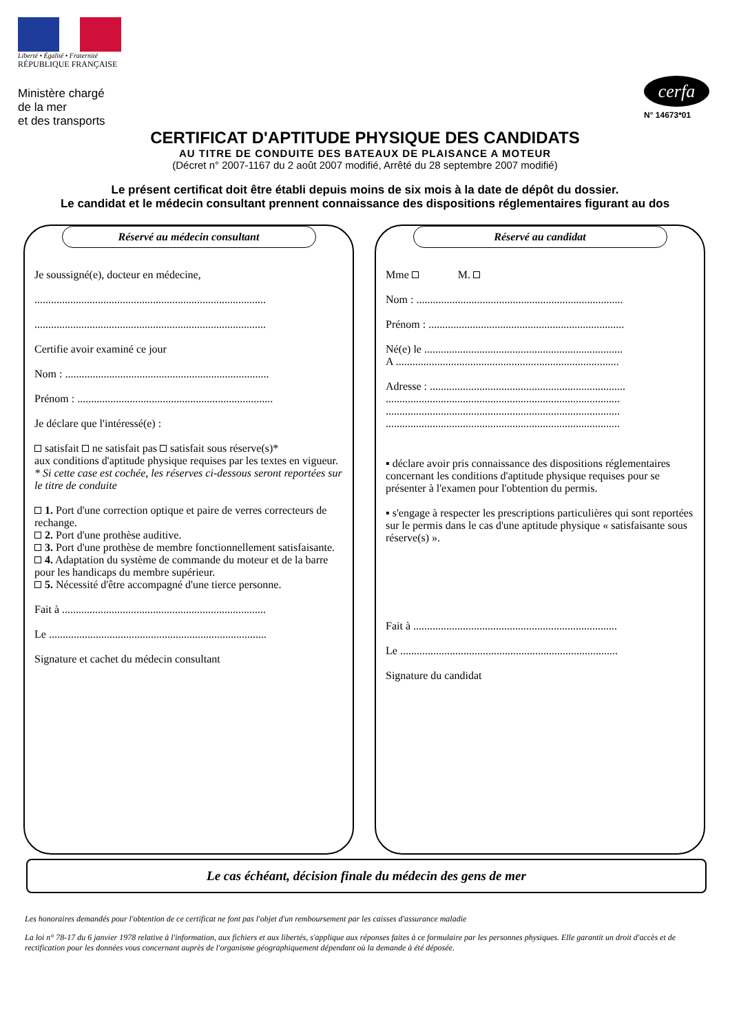Liberté • Égalité • Fraternité
RÉPUBLIQUE FRANÇAISE
Ministère chargé
de la mer
et des transports
cerfa
N° 14673*01
CERTIFICAT D'APTITUDE PHYSIQUE DES CANDIDATS
AU TITRE DE CONDUITE DES BATEAUX DE PLAISANCE A MOTEUR
(Décret n° 2007-1167 du 2 août 2007 modifié, Arrêté du 28 septembre 2007 modifié)
Le présent certificat doit être établi depuis moins de six mois à la date de dépôt du dossier.
Le candidat et le médecin consultant prennent connaissance des dispositions réglementaires figurant au dos
Réservé au médecin consultant
Je soussigné(e), docteur en médecine,
....................................................................................
....................................................................................
Certifie avoir examiné ce jour
Nom : ..........................................................................
Prénom : .......................................................................
Je déclare que l'intéressé(e) :
satisfait ne satisfait pas satisfait sous réserve(s)*
aux conditions d'aptitude physique requises par les textes en vigueur.
* Si cette case est cochée, les réserves ci-dessous seront reportées sur le titre de conduite
1. Port d'une correction optique et paire de verres correcteurs de rechange.
2. Port d'une prothèse auditive.
3. Port d'une prothèse de membre fonctionnellement satisfaisante.
4. Adaptation du système de commande du moteur et de la barre pour les handicaps du membre supérieur.
5. Nécessité d'être accompagné d'une tierce personne.
Fait à ..........................................................................
Le ...............................................................................
Signature et cachet du médecin consultant
Réservé au candidat
Mme M.
Nom : ...........................................................................
Prénom : .......................................................................
Né(e) le ........................................................................
A .................................................................................
Adresse : .......................................................................
.....................................................................................
.....................................................................................
.....................................................................................
▪ déclare avoir pris connaissance des dispositions réglementaires concernant les conditions d'aptitude physique requises pour se présenter à l'examen pour l'obtention du permis.
▪ s'engage à respecter les prescriptions particulières qui sont reportées sur le permis dans le cas d'une aptitude physique « satisfaisante sous réserve(s) ».
Fait à ..........................................................................
Le ...............................................................................
Signature du candidat
Le cas échéant, décision finale du médecin des gens de mer
Les honoraires demandés pour l'obtention de ce certificat ne font pas l'objet d'un remboursement par les caisses d'assurance maladie
La loi n° 78-17 du 6 janvier 1978 relative à l'information, aux fichiers et aux libertés, s'applique aux réponses faites à ce formulaire par les personnes physiques. Elle garantit un droit d'accès et de rectification pour les données vous concernant auprès de l'organisme géographiquement dépendant où la demande à été déposée.